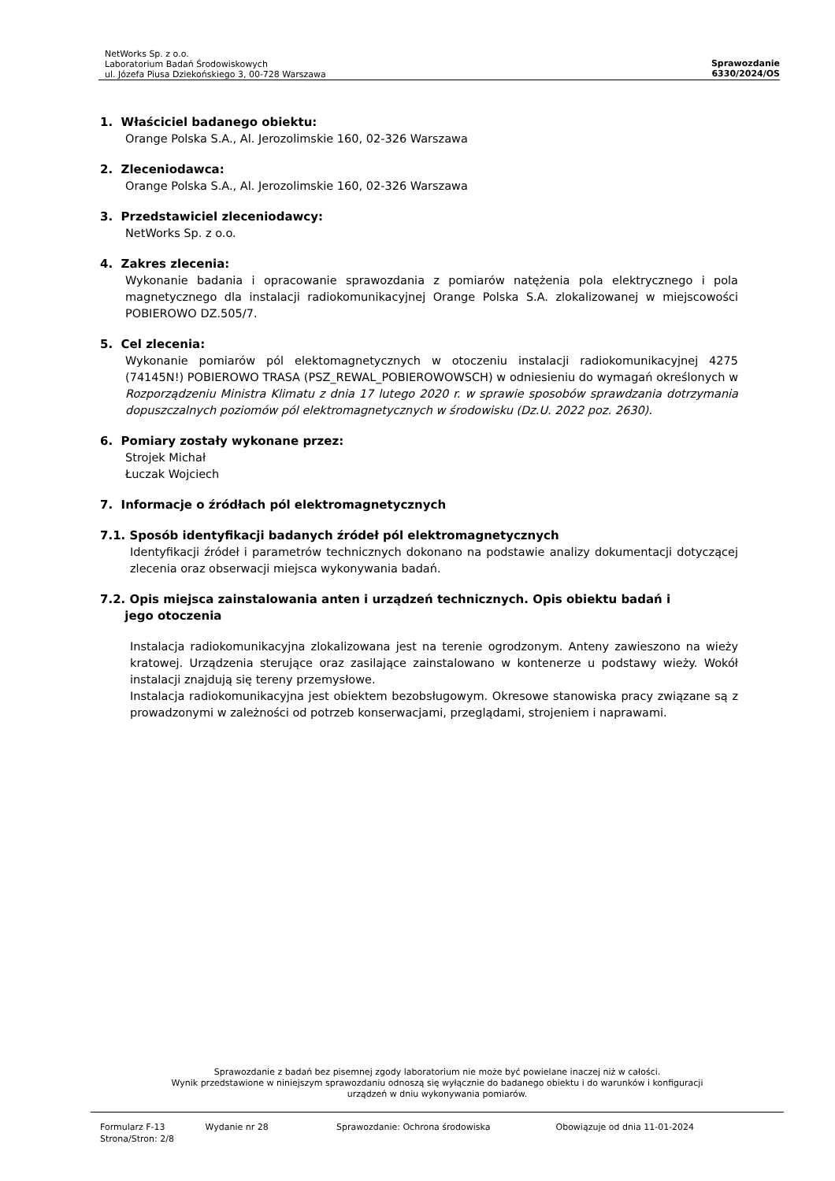NetWorks Sp. z o.o.
Laboratorium Badań Środowiskowych
ul. Józefa Piusa Dziekońskiego 3, 00-728 Warszawa
Sprawozdanie
6330/2024/OS
1. Właściciel badanego obiektu:
Orange Polska S.A., Al. Jerozolimskie 160, 02-326 Warszawa
2. Zleceniodawca:
Orange Polska S.A., Al. Jerozolimskie 160, 02-326 Warszawa
3. Przedstawiciel zleceniodawcy:
NetWorks Sp. z o.o.
4. Zakres zlecenia:
Wykonanie badania i opracowanie sprawozdania z pomiarów natężenia pola elektrycznego i pola magnetycznego dla instalacji radiokomunikacyjnej Orange Polska S.A. zlokalizowanej w miejscowości POBIEROWO DZ.505/7.
5. Cel zlecenia:
Wykonanie pomiarów pól elektomagnetycznych w otoczeniu instalacji radiokomunikacyjnej 4275 (74145N!) POBIEROWO TRASA (PSZ_REWAL_POBIEROWOWSCH) w odniesieniu do wymagań określonych w Rozporządzeniu Ministra Klimatu z dnia 17 lutego 2020 r. w sprawie sposobów sprawdzania dotrzymania dopuszczalnych poziomów pól elektromagnetycznych w środowisku (Dz.U. 2022 poz. 2630).
6. Pomiary zostały wykonane przez:
Strojek Michał
Łuczak Wojciech
7. Informacje o źródłach pól elektromagnetycznych
7.1. Sposób identyfikacji badanych źródeł pól elektromagnetycznych
Identyfikacji źródeł i parametrów technicznych dokonano na podstawie analizy dokumentacji dotyczącej zlecenia oraz obserwacji miejsca wykonywania badań.
7.2. Opis miejsca zainstalowania anten i urządzeń technicznych. Opis obiektu badań i
jego otoczenia
Instalacja radiokomunikacyjna zlokalizowana jest na terenie ogrodzonym. Anteny zawieszono na wieży kratowej. Urządzenia sterujące oraz zasilające zainstalowano w kontenerze u podstawy wieży. Wokół instalacji znajdują się tereny przemysłowe.
Instalacja radiokomunikacyjna jest obiektem bezobsługowym. Okresowe stanowiska pracy związane są z prowadzonymi w zależności od potrzeb konserwacjami, przeglądami, strojeniem i naprawami.
Sprawozdanie z badań bez pisemnej zgody laboratorium nie może być powielane inaczej niż w całości.
Wynik przedstawione w niniejszym sprawozdaniu odnoszą się wyłącznie do badanego obiektu i do warunków i konfiguracji
urządzeń w dniu wykonywania pomiarów.
Formularz F-13 Wydanie nr 28 Sprawozdanie: Ochrona środowiska Obowiązuje od dnia 11-01-2024
Strona/Stron: 2/8